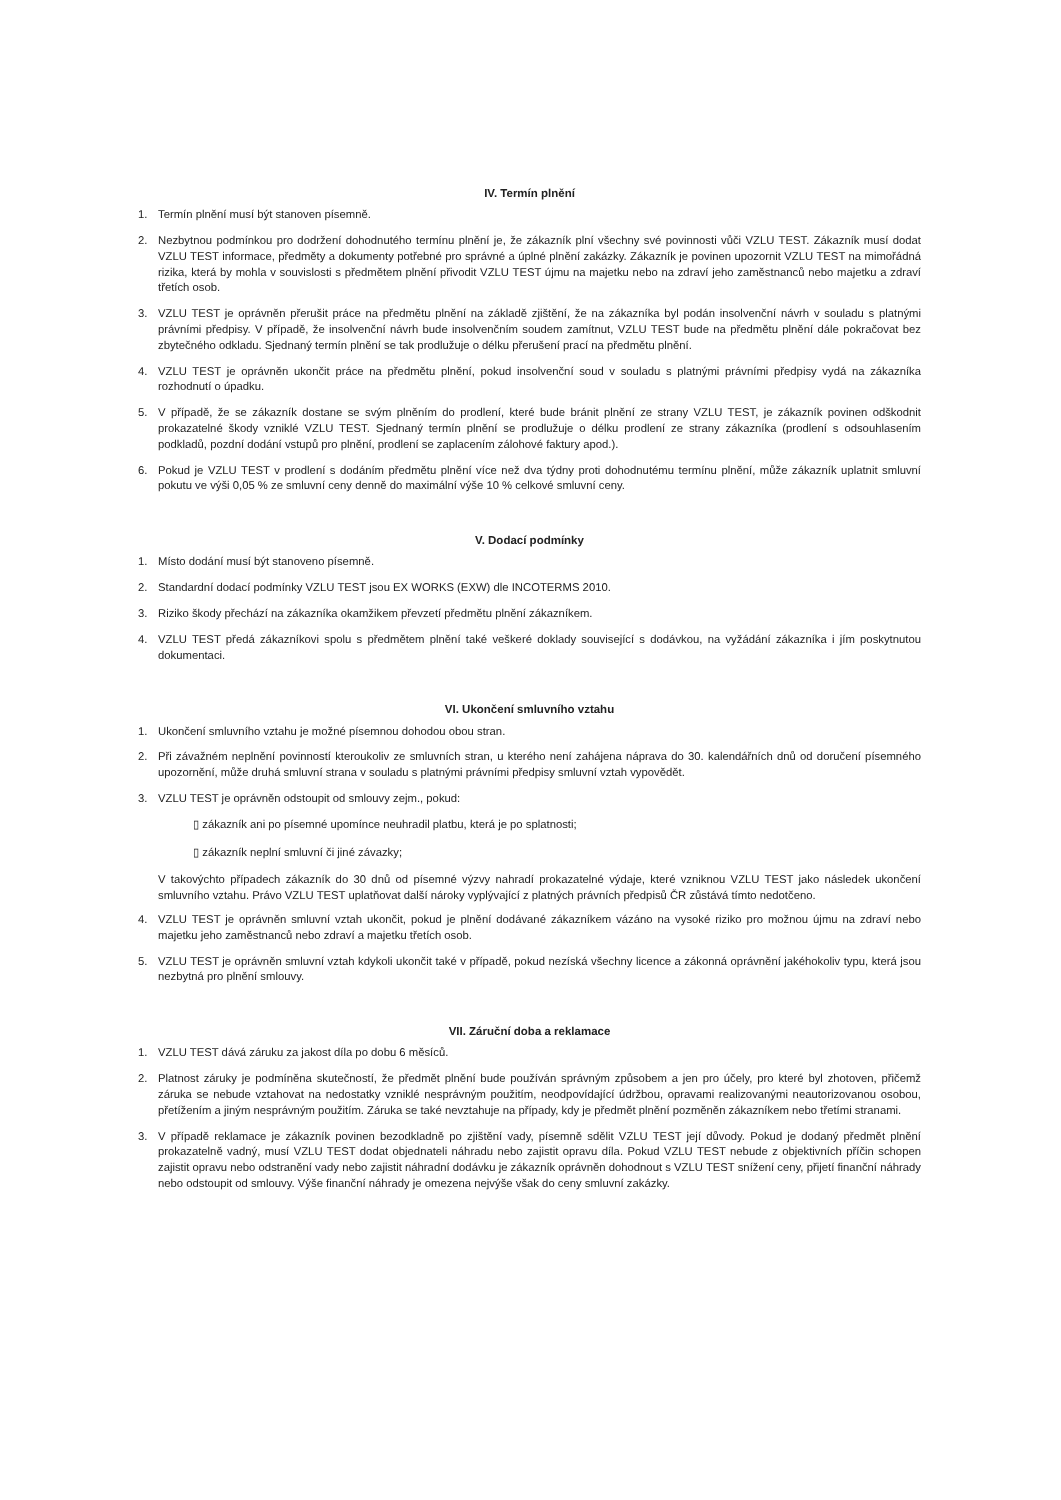IV. Termín plnění
1. Termín plnění musí být stanoven písemně.
2. Nezbytnou podmínkou pro dodržení dohodnutého termínu plnění je, že zákazník plní všechny své povinnosti vůči VZLU TEST. Zákazník musí dodat VZLU TEST informace, předměty a dokumenty potřebné pro správné a úplné plnění zakázky. Zákazník je povinen upozornit VZLU TEST na mimořádná rizika, která by mohla v souvislosti s předmětem plnění přivodit VZLU TEST újmu na majetku nebo na zdraví jeho zaměstnanců nebo majetku a zdraví třetích osob.
3. VZLU TEST je oprávněn přerušit práce na předmětu plnění na základě zjištění, že na zákazníka byl podán insolvenční návrh v souladu s platnými právními předpisy. V případě, že insolvenční návrh bude insolvenčním soudem zamítnut, VZLU TEST bude na předmětu plnění dále pokračovat bez zbytečného odkladu. Sjednaný termín plnění se tak prodlužuje o délku přerušení prací na předmětu plnění.
4. VZLU TEST je oprávněn ukončit práce na předmětu plnění, pokud insolvenční soud v souladu s platnými právními předpisy vydá na zákazníka rozhodnutí o úpadku.
5. V případě, že se zákazník dostane se svým plněním do prodlení, které bude bránit plnění ze strany VZLU TEST, je zákazník povinen odškodnit prokazatelné škody vzniklé VZLU TEST. Sjednaný termín plnění se prodlužuje o délku prodlení ze strany zákazníka (prodlení s odsouhlasením podkladů, pozdní dodání vstupů pro plnění, prodlení se zaplacením zálohové faktury apod.).
6. Pokud je VZLU TEST v prodlení s dodáním předmětu plnění více než dva týdny proti dohodnutému termínu plnění, může zákazník uplatnit smluvní pokutu ve výši 0,05 % ze smluvní ceny denně do maximální výše 10 % celkové smluvní ceny.
V. Dodací podmínky
1. Místo dodání musí být stanoveno písemně.
2. Standardní dodací podmínky VZLU TEST jsou EX WORKS (EXW) dle INCOTERMS 2010.
3. Riziko škody přechází na zákazníka okamžikem převzetí předmětu plnění zákazníkem.
4. VZLU TEST předá zákazníkovi spolu s předmětem plnění také veškeré doklady související s dodávkou, na vyžádání zákazníka i jím poskytnutou dokumentaci.
VI. Ukončení smluvního vztahu
1. Ukončení smluvního vztahu je možné písemnou dohodou obou stran.
2. Při závažném neplnění povinností kteroukoliv ze smluvních stran, u kterého není zahájena náprava do 30. kalendářních dnů od doručení písemného upozornění, může druhá smluvní strana v souladu s platnými právními předpisy smluvní vztah vypovědět.
3. VZLU TEST je oprávněn odstoupit od smlouvy zejm., pokud:
▯ zákazník ani po písemné upomínce neuhradil platbu, která je po splatnosti;
▯ zákazník neplní smluvní či jiné závazky;
V takovýchto případech zákazník do 30 dnů od písemné výzvy nahradí prokazatelné výdaje, které vzniknou VZLU TEST jako následek ukončení smluvního vztahu. Právo VZLU TEST uplatňovat další nároky vyplývající z platných právních předpisů ČR zůstává tímto nedotčeno.
4. VZLU TEST je oprávněn smluvní vztah ukončit, pokud je plnění dodávané zákazníkem vázáno na vysoké riziko pro možnou újmu na zdraví nebo majetku jeho zaměstnanců nebo zdraví a majetku třetích osob.
5. VZLU TEST je oprávněn smluvní vztah kdykoli ukončit také v případě, pokud nezíská všechny licence a zákonná oprávnění jakéhokoliv typu, která jsou nezbytná pro plnění smlouvy.
VII. Záruční doba a reklamace
1. VZLU TEST dává záruku za jakost díla po dobu 6 měsíců.
2. Platnost záruky je podmíněna skutečností, že předmět plnění bude používán správným způsobem a jen pro účely, pro které byl zhotoven, přičemž záruka se nebude vztahovat na nedostatky vzniklé nesprávným použitím, neodpovídající údržbou, opravami realizovanými neautorizovanou osobou, přetížením a jiným nesprávným použitím. Záruka se také nevztahuje na případy, kdy je předmět plnění pozměněn zákazníkem nebo třetími stranami.
3. V případě reklamace je zákazník povinen bezodkladně po zjištění vady, písemně sdělit VZLU TEST její důvody. Pokud je dodaný předmět plnění prokazatelně vadný, musí VZLU TEST dodat objednateli náhradu nebo zajistit opravu díla. Pokud VZLU TEST nebude z objektivních příčin schopen zajistit opravu nebo odstranění vady nebo zajistit náhradní dodávku je zákazník oprávněn dohodnout s VZLU TEST snížení ceny, přijetí finanční náhrady nebo odstoupit od smlouvy. Výše finanční náhrady je omezena nejvýše však do ceny smluvní zakázky.